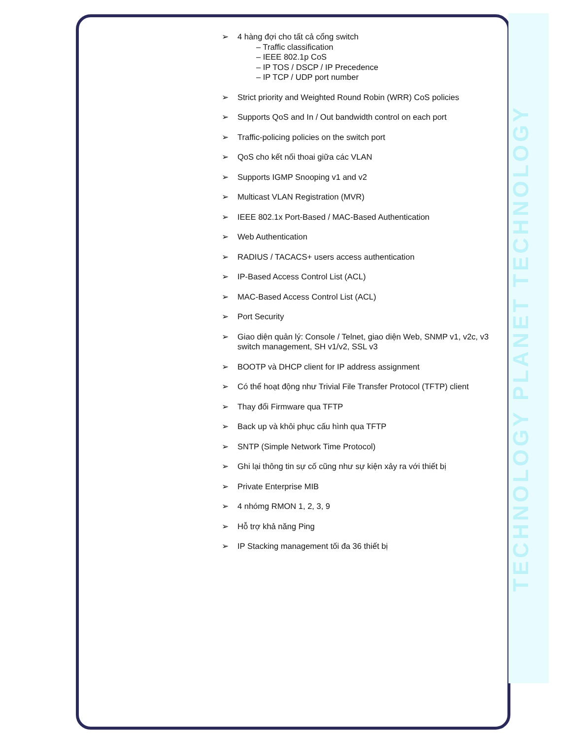TECHNOLOGY PLANET TECHNOLOGY
➢ 4 hàng đợi cho tất cả cổng switch
– Traffic classification
– IEEE 802.1p CoS
– IP TOS / DSCP / IP Precedence
– IP TCP / UDP port number
➢ Strict priority and Weighted Round Robin (WRR) CoS policies
➢ Supports QoS and In / Out bandwidth control on each port
➢ Traffic-policing policies on the switch port
➢ QoS cho kết nối thoai giữa các VLAN
➢ Supports IGMP Snooping v1 and v2
➢ Multicast VLAN Registration (MVR)
➢ IEEE 802.1x Port-Based / MAC-Based Authentication
➢ Web Authentication
➢ RADIUS / TACACS+ users access authentication
➢ IP-Based Access Control List (ACL)
➢ MAC-Based Access Control List (ACL)
➢ Port Security
➢ Giao diện quản lý: Console / Telnet, giao diện Web, SNMP v1, v2c, v3 switch management, SH v1/v2, SSL v3
➢ BOOTP và DHCP client for IP address assignment
➢ Có thể hoạt động như Trivial File Transfer Protocol (TFTP) client
➢ Thay đổi Firmware qua TFTP
➢ Back up và khôi phục cấu hình qua TFTP
➢ SNTP (Simple Network Time Protocol)
➢ Ghi lại thông tin sự cố cũng như sự kiện xảy ra với thiết bị
➢ Private Enterprise MIB
➢ 4 nhómg RMON 1, 2, 3, 9
➢ Hỗ trợ khả năng Ping
➢ IP Stacking management tối đa 36 thiết bị